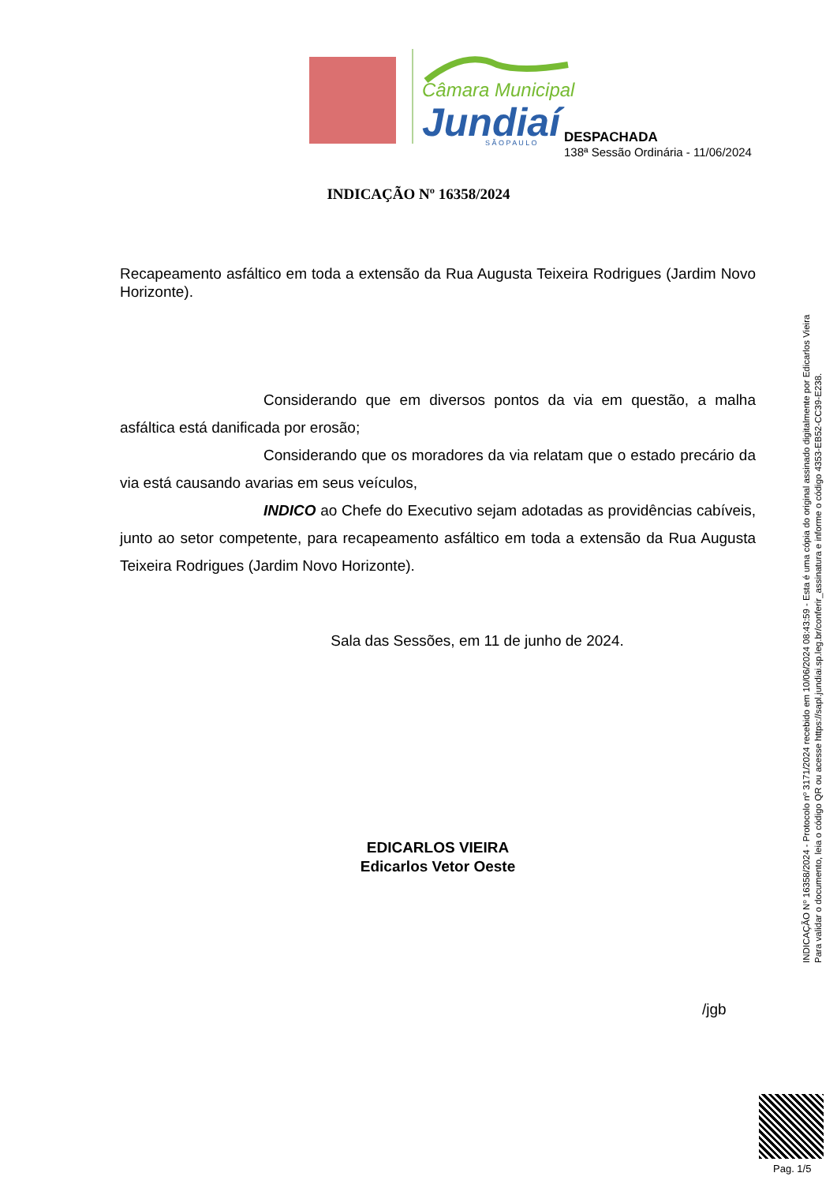Câmara Municipal
Jundiaí
S Ã O P A U L O
DESPACHADA
138ª Sessão Ordinária - 11/06/2024
INDICAÇÃO Nº 16358/2024
Recapeamento asfáltico em toda a extensão da Rua Augusta Teixeira Rodrigues (Jardim Novo Horizonte).
Considerando que em diversos pontos da via em questão, a malha asfáltica está danificada por erosão;
Considerando que os moradores da via relatam que o estado precário da via está causando avarias em seus veículos,
INDICO ao Chefe do Executivo sejam adotadas as providências cabíveis, junto ao setor competente, para recapeamento asfáltico em toda a extensão da Rua Augusta Teixeira Rodrigues (Jardim Novo Horizonte).
Sala das Sessões, em 11 de junho de 2024.
EDICARLOS VIEIRA
Edicarlos Vetor Oeste
INDICAÇÃO Nº 16358/2024 - Protocolo nº 3171/2024 recebido em 10/06/2024 08:43:59 - Esta é uma cópia do original assinado digitalmente por Edicarlos Vieira
Para validar o documento, leia o código QR ou acesse https://sapl.jundiai.sp.leg.br/conferir_assinatura e informe o código 4353-EB52-CC39-E238.
/jgb
Pag. 1/5